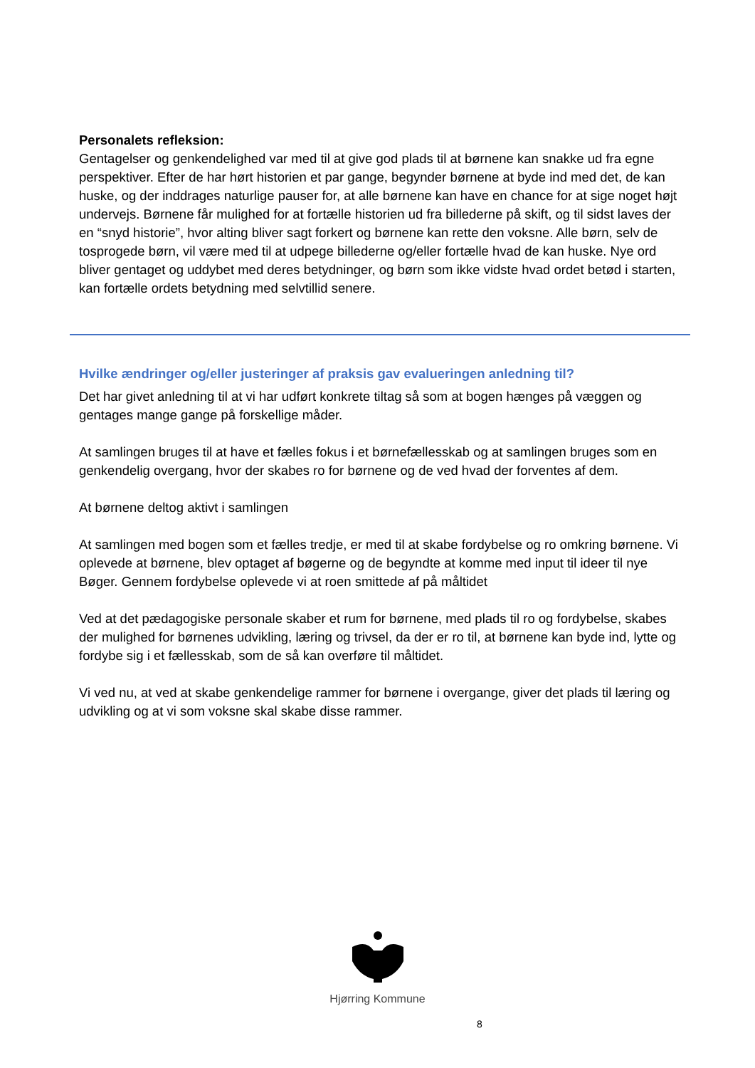Personalets refleksion:
Gentagelser og genkendelighed var med til at give god plads til at børnene kan snakke ud fra egne perspektiver. Efter de har hørt historien et par gange, begynder børnene at byde ind med det, de kan huske, og der inddrages naturlige pauser for, at alle børnene kan have en chance for at sige noget højt undervejs. Børnene får mulighed for at fortælle historien ud fra billederne på skift, og til sidst laves der en “snyd historie”, hvor alting bliver sagt forkert og børnene kan rette den voksne. Alle børn, selv de tosprogede børn, vil være med til at udpege billederne og/eller fortælle hvad de kan huske. Nye ord bliver gentaget og uddybet med deres betydninger, og børn som ikke vidste hvad ordet betød i starten, kan fortælle ordets betydning med selvtillid senere.
Hvilke ændringer og/eller justeringer af praksis gav evalueringen anledning til?
Det har givet anledning til at vi har udført konkrete tiltag så som at bogen hænges på væggen og gentages mange gange på forskellige måder.
At samlingen bruges til at have et fælles fokus i et børnefællesskab og at samlingen bruges som en genkendelig overgang, hvor der skabes ro for børnene og de ved hvad der forventes af dem.
At børnene deltog aktivt i samlingen
At samlingen med bogen som et fælles tredje, er med til at skabe fordybelse og ro omkring børnene. Vi oplevede at børnene, blev optaget af bøgerne og de begyndte at komme med input til ideer til nye Bøger. Gennem fordybelse oplevede vi at roen smittede af på måltidet
Ved at det pædagogiske personale skaber et rum for børnene, med plads til ro og fordybelse, skabes der mulighed for børnenes udvikling, læring og trivsel, da der er ro til, at børnene kan byde ind, lytte og fordybe sig i et fællesskab, som de så kan overføre til måltidet.
Vi ved nu, at ved at skabe genkendelige rammer for børnene i overgange, giver det plads til læring og udvikling og at vi som voksne skal skabe disse rammer.
Hjørring Kommune
8